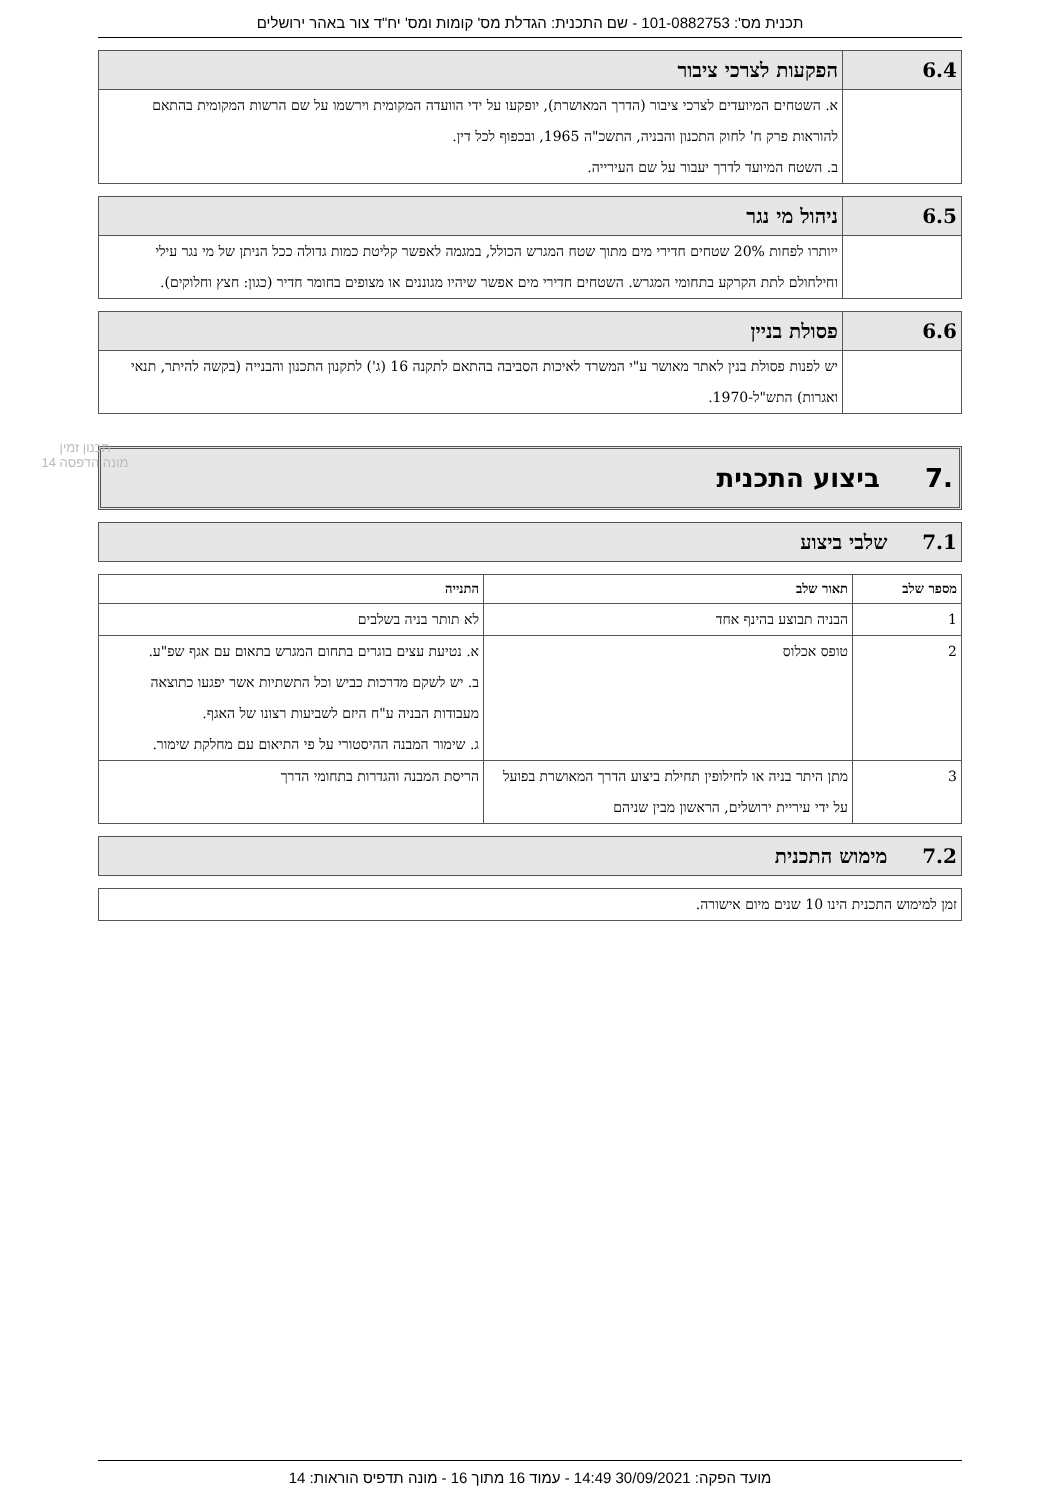תכנית מס': 101-0882753 - שם התכנית: הגדלת מס' קומות ומס' יח"ד צור באהר ירושלים
| 6.4 | הפקעות לצרכי ציבור |
| | א. השטחים המיועדים לצרכי ציבור (הדרך המאושרת), יופקעו על ידי הוועדה המקומית וירשמו על שם הרשות המקומית בהתאם להוראות פרק ח' לחוק התכנון והבניה, התשכ"ה 1965, ובכפוף לכל דין. ב. השטח המיועד לדרך יעבור על שם העירייה. |
| 6.5 | ניהול מי נגר |
| | ייותרו לפחות 20% שטחים חדירי מים מתוך שטח המגרש הכולל, במגמה לאפשר קליטת כמות גדולה ככל הניתן של מי נגר עילי וחילחולם לתת הקרקע בתחומי המגרש. השטחים חדירי מים אפשר שיהיו מגוננים או מצופים בחומר חדיר (כגון: חצץ וחלוקים). |
| 6.6 | פסולת בניין |
| | יש לפנות פסולת בנין לאתר מאושר ע"י המשרד לאיכות הסביבה בהתאם לתקנה 16 (ג') לתקנון התכנון והבנייה (בקשה להיתר, תנאי ואגרות) התש"ל-1970. |
.7 ביצוע התכנית
| 7.1 שלבי ביצוע |
| מספר שלב | תאור שלב | התנייה |
| --- | --- | --- |
| 1 | הבניה תבוצע בהינף אחד | לא תותר בניה בשלבים |
| 2 | טופס אכלוס | א. נטיעת עצים בוגרים בתחום המגרש בתאום עם אגף שפ"ע. ב. יש לשקם מדרכות כביש וכל התשתיות אשר יפגעו כתוצאה מעבודות הבניה ע"ח היזם לשביעות רצונו של האגף. ג. שימור המבנה ההיסטורי על פי התיאום עם מחלקת שימור. |
| 3 | מתן היתר בניה או לחילופין תחילת ביצוע הדרך המאושרת בפועל על ידי עיריית ירושלים, הראשון מבין שניהם | הריסת המבנה והגדרות בתחומי הדרך |
| 7.2 מימוש התכנית |
| זמן למימוש התכנית הינו 10 שנים מיום אישורה. |
תכנון זמין
מונה הדפסה 14
מועד הפקה: 30/09/2021 14:49 - עמוד 16 מתוך 16 - מונה תדפיס הוראות: 14